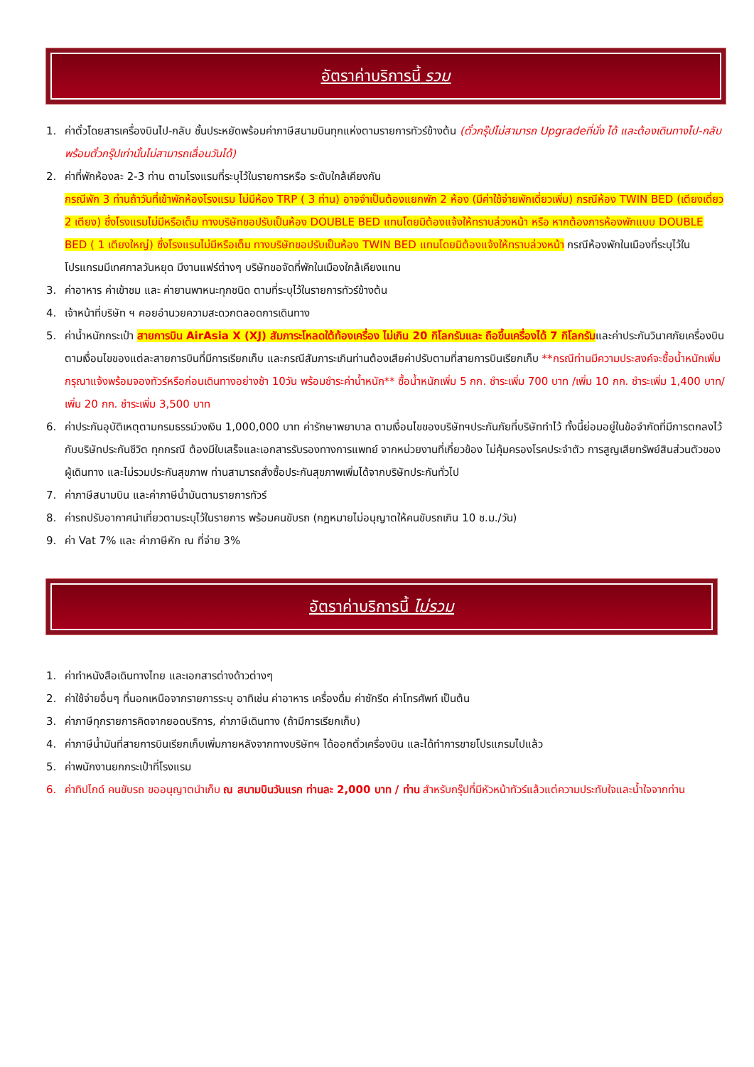อัตราค่าบริการนี้ รวม
1. ค่าตั๋วโดยสารเครื่องบินไป-กลับ ชั้นประหยัดพร้อมค่าภาษีสนามบินทุกแห่งตามรายการทัวร์ข้างต้น (ตั๋วกรุ๊ปไม่สามารถ Upgradeที่นั่ง ได้ และต้องเดินทางไป-กลับพร้อมตั๋วกรุ๊ปเท่านั้นไม่สามารถเลื่อนวันได้)
2. ค่าที่พักห้องละ 2-3 ท่าน ตามโรงแรมที่ระบุไว้ในรายการหรือ ระดับใกล้เคียงกัน
กรณีพัก 3 ท่านถ้าวันที่เข้าพักห้องโรงแรม ไม่มีห้อง TRP ( 3 ท่าน) อาจจำเป็นต้องแยกพัก 2 ห้อง (มีค่าใช้จ่ายพักเดี่ยวเพิ่ม) กรณีห้อง TWIN BED (เตียงเดี่ยว 2 เตียง) ซึ่งโรงแรมไม่มีหรือเต็ม ทางบริษัทขอปรับเป็นห้อง DOUBLE BED แทนโดยมิต้องแจ้งให้ทราบล่วงหน้า หรือ หากต้องการห้องพักแบบ DOUBLE BED ( 1 เตียงใหญ่) ซึ่งโรงแรมไม่มีหรือเต็ม ทางบริษัทขอปรับเป็นห้อง TWIN BED แทนโดยมิต้องแจ้งให้ทราบล่วงหน้า กรณีห้องพักในเมืองที่ระบุไว้ในโปรแกรมมีเทศกาลวันหยุด มีงานแฟร์ต่างๆ บริษัทขอจัดที่พักในเมืองใกล้เคียงแทน
3. ค่าอาหาร ค่าเข้าชม และ ค่ายานพาหนะทุกชนิด ตามที่ระบุไว้ในรายการทัวร์ข้างต้น
4. เจ้าหน้าที่บริษัท ฯ คอยอำนวยความสะดวกตลอดการเดินทาง
5. ค่าน้ำหนักกระเป๋า สายการบิน AirAsia X (XJ) สัมภาระโหลดใต้ท้องเครื่อง ไม่เกิน 20 กิโลกรัมและ ถือขึ้นเครื่องได้ 7 กิโลกรัมและค่าประกันวินาศภัยเครื่องบินตามเงื่อนไขของแต่ละสายการบินที่มีการเรียกเก็บ และกรณีสัมภาระเกินท่านต้องเสียค่าปรับตามที่สายการบินเรียกเก็บ **กรณีท่านมีความประสงค์จะซื้อน้ำหนักเพิ่ม กรุณาแจ้งพร้อมจองทัวร์หรือก่อนเดินทางอย่างช้า 10วัน พร้อมชำระค่าน้ำหนัก** ซื้อน้ำหนักเพิ่ม 5 กก. ชำระเพิ่ม 700 บาท /เพิ่ม 10 กก. ชำระเพิ่ม 1,400 บาท/เพิ่ม 20 กก. ชำระเพิ่ม 3,500 บาท
6. ค่าประกันอุบัติเหตุตามกรมธรรม์วงเงิน 1,000,000 บาท ค่ารักษาพยาบาล ตามเงื่อนไขของบริษัทฯประกันภัยที่บริษัททำไว้ ทั้งนี้ย่อมอยู่ในข้อจำกัดที่มีการตกลงไว้กับบริษัทประกันชีวิต ทุกกรณี ต้องมีใบเสร็จและเอกสารรับรองทางการแพทย์ จากหน่วยงานที่เกี่ยวข้อง ไม่คุ้มครองโรคประจำตัว การสูญเสียทรัพย์สินส่วนตัวของผู้เดินทาง และไม่รวมประกันสุขภาพ ท่านสามารถสั่งซื้อประกันสุขภาพเพิ่มได้จากบริษัทประกันทั่วไป
7. ค่าภาษีสนามบิน และค่าภาษีน้ำมันตามรายการทัวร์
8. ค่ารถปรับอากาศนำเที่ยวตามระบุไว้ในรายการ พร้อมคนขับรถ (กฎหมายไม่อนุญาตให้คนขับรถเกิน 10 ช.ม./วัน)
9. ค่า Vat 7% และ ค่าภาษีหัก ณ ที่จ่าย 3%
อัตราค่าบริการนี้ ไม่รวม
1. ค่าทำหนังสือเดินทางไทย และเอกสารต่างด้าวต่างๆ
2. ค่าใช้จ่ายอื่นๆ ที่นอกเหนือจากรายการระบุ อาทิเช่น ค่าอาหาร เครื่องดื่ม ค่าซักรีด ค่าโทรศัพท์ เป็นต้น
3. ค่าภาษีทุกรายการคิดจากยอดบริการ, ค่าภาษีเดินทาง (ถ้ามีการเรียกเก็บ)
4. ค่าภาษีน้ำมันที่สายการบินเรียกเก็บเพิ่มภายหลังจากทางบริษัทฯ ได้ออกตั๋วเครื่องบิน และได้ทำการขายโปรแกรมไปแล้ว
5. ค่าพนักงานยกกระเป๋าที่โรงแรม
6. ค่าทิปไกด์ คนขับรถ ขออนุญาตนำเก็บ ณ สนามบินวันแรก ท่านละ 2,000 บาท / ท่าน สำหรับกรุ๊ปที่มีหัวหน้าทัวร์แล้วแต่ความประทับใจและน้ำใจจากท่าน